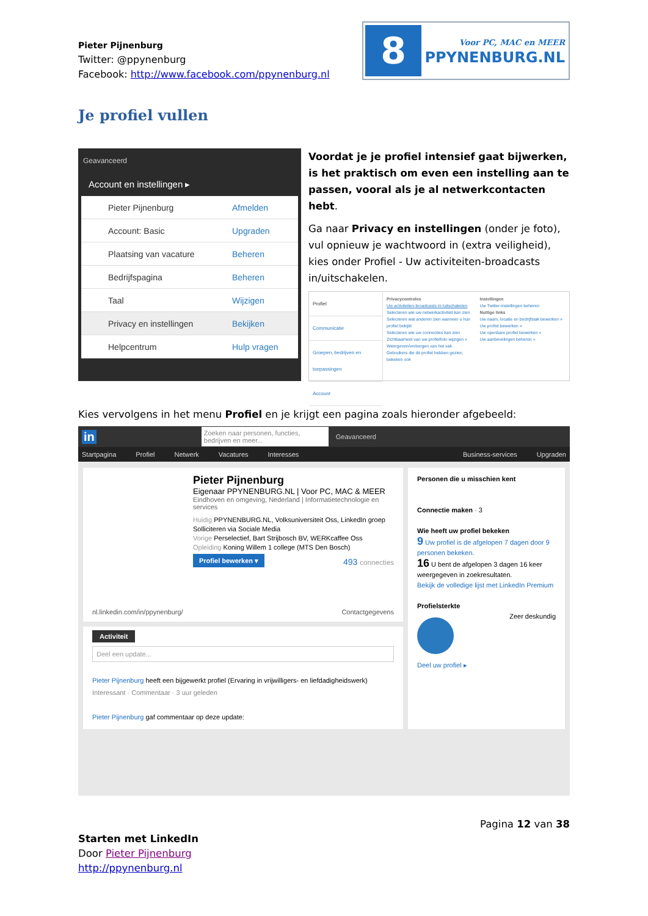Pieter Pijnenburg
Twitter: @ppynenburg
Facebook: http://www.facebook.com/ppynenburg.nl
8
Voor PC, MAC en MEER
PPYNENBURG.NL
Je profiel vullen
Geavanceerd
Account en instellingen ▸
Pieter Pijnenburg Afmelden
Account: Basic Upgraden
Plaatsing van vacature Beheren
Bedrijfspagina Beheren
Taal Wijzigen
Privacy en instellingen Bekijken
Helpcentrum Hulp vragen
Voordat je je profiel intensief gaat bijwerken, is het praktisch om even een instelling aan te passen, vooral als je al netwerkcontacten hebt.
Ga naar Privacy en instellingen (onder je foto), vul opnieuw je wachtwoord in (extra veiligheid), kies onder Profiel - Uw activiteiten-broadcasts in/uitschakelen.
Profiel
Communicatie
Groepen, bedrijven en toepassingen
Account
Privacycontroles
Uw activiteiten-broadcasts in-/uitschakelen
Selecteren wie uw netwerkactiviteit kan zien
Selecteren wat anderen zien wanneer u hun profiel bekijkt
Selecteren wie uw connecties kan zien
Zichtbaarheid van uw profielfoto wijzigen »
Weergeven/verbergen van het vak Gebruikers die dit profiel hebben gezien, bekeken ook
Instellingen
Uw Twitter-instellingen beheren
Nuttige links
Uw naam, locatie en bedrijfstak bewerken »
Uw profiel bewerken »
Uw openbare profiel bewerken »
Uw aanbevelingen beheren »
Kies vervolgens in het menu Profiel en je krijgt een pagina zoals hieronder afgebeeld:
in Zoeken naar personen, functies, bedrijven en meer... Geavanceerd
Startpagina Profiel Netwerk Vacatures Interesses Business-services Upgraden
Pieter Pijnenburg
Eigenaar PPYNENBURG.NL | Voor PC, MAC & MEER
Eindhoven en omgeving, Nederland | Informatietechnologie en services
Huidig PPYNENBURG.NL, Volksuniversiteit Oss, LinkedIn groep Solliciteren via Sociale Media
Vorige Perselectief, Bart Strijbosch BV, WERKcaffee Oss
Opleiding Koning Willem 1 college (MTS Den Bosch)
Profiel bewerken ▾ 493 connecties
nl.linkedin.com/in/ppynenburg/ Contactgegevens
Activiteit
Deel een update...
Pieter Pijnenburg heeft een bijgewerkt profiel (Ervaring in vrijwilligers- en liefdadigheidswerk)
Interessant · Commentaar · 3 uur geleden
Pieter Pijnenburg gaf commentaar op deze update:
Personen die u misschien kent
Connectie maken · 3
Wie heeft uw profiel bekeken
9 Uw profiel is de afgelopen 7 dagen door 9 personen bekeken.
16 U bent de afgelopen 3 dagen 16 keer weergegeven in zoekresultaten.
Bekijk de volledige lijst met LinkedIn Premium
Profielsterkte
Zeer deskundig
Deel uw profiel ▸
Pagina 12 van 38
Starten met LinkedIn
Door Pieter Pijnenburg
http://ppynenburg.nl